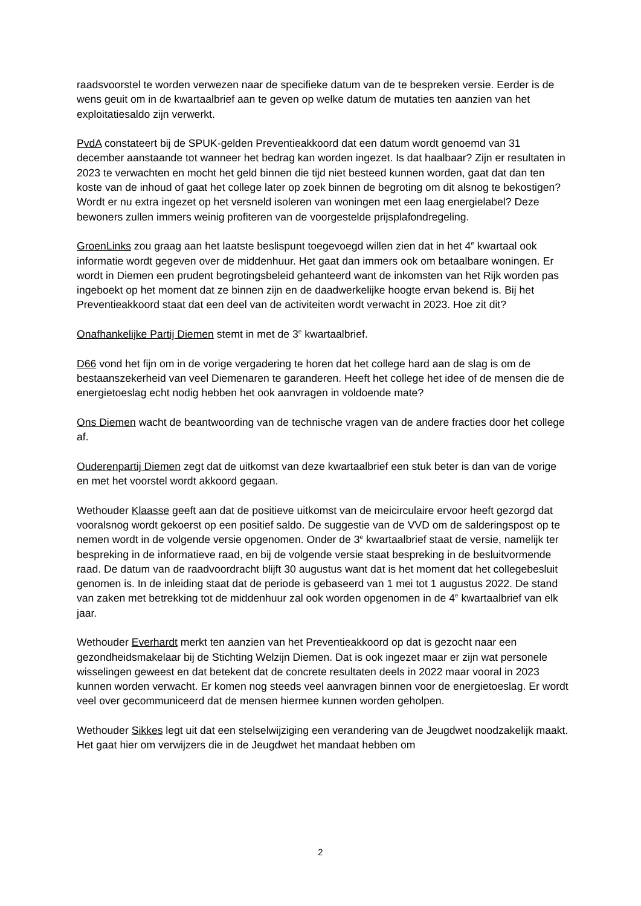raadsvoorstel te worden verwezen naar de specifieke datum van de te bespreken versie. Eerder is de wens geuit om in de kwartaalbrief aan te geven op welke datum de mutaties ten aanzien van het exploitatiesaldo zijn verwerkt.
PvdA constateert bij de SPUK-gelden Preventieakkoord dat een datum wordt genoemd van 31 december aanstaande tot wanneer het bedrag kan worden ingezet. Is dat haalbaar? Zijn er resultaten in 2023 te verwachten en mocht het geld binnen die tijd niet besteed kunnen worden, gaat dat dan ten koste van de inhoud of gaat het college later op zoek binnen de begroting om dit alsnog te bekostigen? Wordt er nu extra ingezet op het versneld isoleren van woningen met een laag energielabel? Deze bewoners zullen immers weinig profiteren van de voorgestelde prijsplafondregeling.
GroenLinks zou graag aan het laatste beslispunt toegevoegd willen zien dat in het 4<sup>e</sup> kwartaal ook informatie wordt gegeven over de middenhuur. Het gaat dan immers ook om betaalbare woningen. Er wordt in Diemen een prudent begrotingsbeleid gehanteerd want de inkomsten van het Rijk worden pas ingeboekt op het moment dat ze binnen zijn en de daadwerkelijke hoogte ervan bekend is. Bij het Preventieakkoord staat dat een deel van de activiteiten wordt verwacht in 2023. Hoe zit dit?
Onafhankelijke Partij Diemen stemt in met de 3<sup>e</sup> kwartaalbrief.
D66 vond het fijn om in de vorige vergadering te horen dat het college hard aan de slag is om de bestaanszekerheid van veel Diemenaren te garanderen. Heeft het college het idee of de mensen die de energietoeslag echt nodig hebben het ook aanvragen in voldoende mate?
Ons Diemen wacht de beantwoording van de technische vragen van de andere fracties door het college af.
Ouderenpartij Diemen zegt dat de uitkomst van deze kwartaalbrief een stuk beter is dan van de vorige en met het voorstel wordt akkoord gegaan.
Wethouder Klaasse geeft aan dat de positieve uitkomst van de meicirculaire ervoor heeft gezorgd dat vooralsnog wordt gekoerst op een positief saldo. De suggestie van de VVD om de salderingspost op te nemen wordt in de volgende versie opgenomen. Onder de 3<sup>e</sup> kwartaalbrief staat de versie, namelijk ter bespreking in de informatieve raad, en bij de volgende versie staat bespreking in de besluitvormende raad. De datum van de raadvoordracht blijft 30 augustus want dat is het moment dat het collegebesluit genomen is. In de inleiding staat dat de periode is gebaseerd van 1 mei tot 1 augustus 2022. De stand van zaken met betrekking tot de middenhuur zal ook worden opgenomen in de 4<sup>e</sup> kwartaalbrief van elk jaar.
Wethouder Everhardt merkt ten aanzien van het Preventieakkoord op dat is gezocht naar een gezondheidsmakelaar bij de Stichting Welzijn Diemen. Dat is ook ingezet maar er zijn wat personele wisselingen geweest en dat betekent dat de concrete resultaten deels in 2022 maar vooral in 2023 kunnen worden verwacht. Er komen nog steeds veel aanvragen binnen voor de energietoeslag. Er wordt veel over gecommuniceerd dat de mensen hiermee kunnen worden geholpen.
Wethouder Sikkes legt uit dat een stelselwijziging een verandering van de Jeugdwet noodzakelijk maakt. Het gaat hier om verwijzers die in de Jeugdwet het mandaat hebben om
2